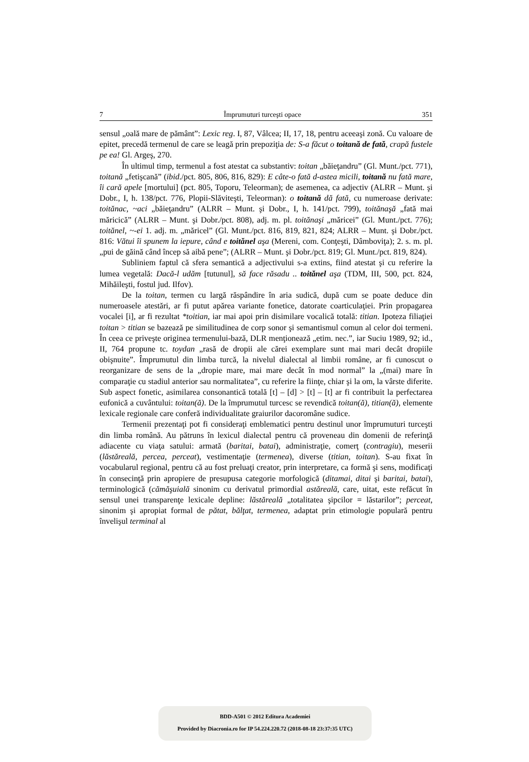7 Împrumuturi turceşti opace 351
sensul „oală mare de pământ”: Lexic reg. I, 87, Vâlcea; II, 17, 18, pentru aceeaşi zonă. Cu valoare de epitet, precedă termenul de care se leagă prin prepoziţia de: S-a făcut o toitană de fată, crapă fustele pe ea! Gl. Argeş, 270.
În ultimul timp, termenul a fost atestat ca substantiv: toitan „băieţandru” (Gl. Munt./pct. 771), toitană „fetişcană” (ibid./pct. 805, 806, 816, 829): E câte-o fată d-astea micili, toitană nu fată mare, îi cară apele [mortului] (pct. 805, Toporu, Teleorman); de asemenea, ca adjectiv (ALRR – Munt. şi Dobr., I, h. 138/pct. 776, Plopii-Slăviteşti, Teleorman): o toitană dă fată, cu numeroase derivate: toitănac, ~aci „băieţandru” (ALRR – Munt. şi Dobr., I, h. 141/pct. 799), toitănaşă „fată mai măricică” (ALRR – Munt. şi Dobr./pct. 808), adj. m. pl. toitănaşi „măricei” (Gl. Munt./pct. 776); toitănel, ~-ei 1. adj. m. „măricel” (Gl. Munt./pct. 816, 819, 821, 824; ALRR – Munt. şi Dobr./pct. 816: Vătui îi spunem la iepure, când e toitănel aşa (Mereni, com. Conţeşti, Dâmboviţa); 2. s. m. pl. „pui de găină când încep să aibă pene”; (ALRR – Munt. şi Dobr./pct. 819; Gl. Munt./pct. 819, 824).
Subliniem faptul că sfera semantică a adjectivului s-a extins, fiind atestat şi cu referire la lumea vegetală: Dacă-l udăm [tutunul], să face răsadu .. toitănel aşa (TDM, III, 500, pct. 824, Mihăileşti, fostul jud. Ilfov).
De la toitan, termen cu largă răspândire în aria sudică, după cum se poate deduce din numeroasele atestări, ar fi putut apărea variante fonetice, datorate coarticulaţiei. Prin propagarea vocalei [i], ar fi rezultat *toitian, iar mai apoi prin disimilare vocalică totală: titian. Ipoteza filiaţiei toitan > titian se bazează pe similitudinea de corp sonor şi semantismul comun al celor doi termeni. În ceea ce priveşte originea termenului-bază, DLR menţionează „etim. nec.”, iar Suciu 1989, 92; id., II, 764 propune tc. toydan „rasă de dropii ale cărei exemplare sunt mai mari decât dropiile obişnuite”. Împrumutul din limba turcă, la nivelul dialectal al limbii române, ar fi cunoscut o reorganizare de sens de la „dropie mare, mai mare decât în mod normal” la „(mai) mare în comparaţie cu stadiul anterior sau normalitatea”, cu referire la fiinţe, chiar şi la om, la vârste diferite. Sub aspect fonetic, asimilarea consonantică totală [t] – [d] > [t] – [t] ar fi contribuit la perfectarea eufonică a cuvântului: toitan(ă). De la împrumutul turcesc se revendică toitan(ă), titian(ă), elemente lexicale regionale care conferă individualitate graiurilor dacoromâne sudice.
Termenii prezentaţi pot fi consideraţi emblematici pentru destinul unor împrumuturi turceşti din limba română. Au pătruns în lexicul dialectal pentru că proveneau din domenii de referinţă adiacente cu viaţa satului: armată (baritai, batai), administraţie, comerţ (contragiu), meserii (lăstăreală, percea, perceat), vestimentaţie (termenea), diverse (titian, toitan). S-au fixat în vocabularul regional, pentru că au fost preluaţi creator, prin interpretare, ca formă şi sens, modificaţi în consecinţă prin apropiere de presupusa categorie morfologică (ditamai, ditai şi baritai, batai), terminologică (cămăşuială sinonim cu derivatul primordial astăreală, care, uitat, este refăcut în sensul unei transparenţe lexicale depline: lăstăreală „totalitatea şipcilor = lăstarilor”; perceat, sinonim şi apropiat formal de pătat, bălţat, termenea, adaptat prin etimologie populară pentru învelişul terminal al
BDD-A501 © 2012 Editura Academiei
Provided by Diacronia.ro for IP 54.224.220.72 (2018-08-18 23:37:35 UTC)